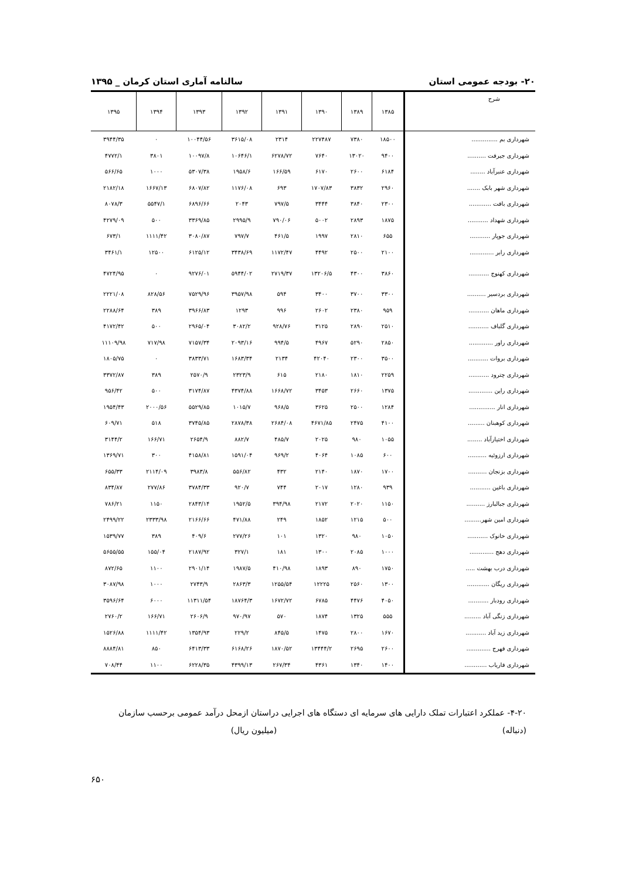۲۰- بودجه عمومی استان سالنامه آماری استان کرمان _ ۱۳۹۵
| شرح | ۱۳۸۵ | ۱۳۸۹ | ۱۳۹۰ | ۱۳۹۱ | ۱۳۹۲ | ۱۳۹۳ | ۱۳۹۴ | ۱۳۹۵ |
| --- | --- | --- | --- | --- | --- | --- | --- | --- |
| شهرداری بم .............. | ۱۸۵۰۰ | ۷۳۸۰ | ۲۲۷۴۸۷ | ۲۳۱۴ | ۳۶۱۵/۰۸ | ۱۰۰۴۴/۵۶ | ۰ | ۳۹۴۴/۳۵ |
| شهرداری جیرفت .......... | ۹۴۰۰ | ۱۳۰۲۰ | ۷۶۴۰ | ۶۲۷۸/۷۲ | ۱۰۶۴۶/۱ | ۱۰۰۹۷/۸ | ۳۸۰۱ | ۴۷۷۲/۱ |
| شهرداری عنبرآباد ........ | ۶۱۸۴ | ۲۶۰۰ | ۶۱۷۰ | ۱۶۶/۵۹ | ۱۹۵۸/۶ | ۵۳۰۷/۳۸ | ۱۰۰۰ | ۵۶۶/۶۵ |
| شهرداری شهر بابک ....... | ۲۹۶۰ | ۳۸۳۲ | ۱۷۰۷/۸۳ | ۶۹۳ | ۱۱۷۶/۰۸ | ۶۸۰۷/۸۲ | ۱۶۶۷/۱۳ | ۲۱۸۲/۱۸ |
| شهرداری بافت ............ | ۲۳۰۰ | ۳۸۴۰ | ۳۴۴۴ | ۷۹۷/۵ | ۲۰۴۳ | ۶۸۹۶/۶۶ | ۵۵۴۷/۱ | ۸۰۷۸/۳ |
| شهرداری شهداد ........... | ۱۸۷۵ | ۲۸۹۳ | ۵۰۰۲ | ۷۹۰/۰۶ | ۲۹۹۵/۹ | ۳۳۶۹/۸۵ | ۵۰۰ | ۴۲۷۹/۰۹ |
| شهرداری جوپار ........... | ۶۵۵ | ۲۸۱۰ | ۱۹۹۷ | ۴۶۱/۵ | ۷۹۷/۷ | ۳۰۸۰/۸۷ | ۱۱۱۱/۴۲ | ۶۷۳/۱ |
| شهرداری رابر ............. | ۲۱۰۰ | ۲۵۰۰ | ۴۴۹۲ | ۱۱۷۲/۴۷ | ۳۴۳۸/۶۹ | ۶۱۲۵/۱۲ | ۱۲۵۰۰ | ۳۴۶۱/۱ |
| شهرداری کهنوج ........... | ۳۸۶۰ | ۴۳۰۰ | ۱۳۲۰۶/۵ | ۲۷۱۹/۳۷ | ۵۹۴۴/۰۲ | ۹۲۷۶/۰۱ | ۰ | ۴۷۲۴/۹۵ |
| شهرداری بردسیر .......... | ۳۳۰۰ | ۳۷۰۰ | ۳۴۰۰ | ۵۹۴ | ۳۹۵۷/۹۸ | ۷۵۲۹/۹۶ | ۸۲۸/۵۶ | ۲۲۲۱/۰۸ |
| شهرداری ماهان ........... | ۹۵۹ | ۲۳۸۰ | ۲۶۰۲ | ۹۹۶ | ۱۲۹۳ | ۳۹۶۶/۸۳ | ۳۸۹ | ۲۲۸۸/۶۴ |
| شهرداری گلباف ........... | ۲۵۱۰ | ۲۸۹۰ | ۳۱۲۵ | ۹۲۸/۷۶ | ۳۰۸۲/۲ | ۲۹۶۵/۰۴ | ۵۰۰ | ۴۱۷۲/۴۲ |
| شهرداری راور ............. | ۲۸۵۰ | ۵۲۹۰ | ۴۹۶۷ | ۹۹۴/۵ | ۲۰۹۳/۱۶ | ۷۱۵۷/۳۴ | ۷۱۷/۹۸ | ۱۱۱۰۹/۹۸ |
| شهرداری بروات ........... | ۳۵۰۰ | ۲۳۰۰ | ۴۲۰۴۰ | ۲۱۳۴ | ۱۶۸۳/۳۴ | ۳۸۳۳/۷۱ | ۰ | ۱۸۰۵/۷۵ |
| شهرداری چترود ........... | ۲۲۵۹ | ۱۸۱۰ | ۲۱۸۰ | ۶۱۵ | ۲۳۲۳/۹ | ۲۵۷۰/۹ | ۳۸۹ | ۳۳۷۲/۸۷ |
| شهرداری راین ............. | ۱۳۷۵ | ۲۶۶۰ | ۳۴۵۳ | ۱۶۶۸/۷۲ | ۴۳۷۴/۸۸ | ۳۱۷۴/۸۷ | ۵۰۰ | ۹۵۶/۴۲ |
| شهرداری انار .............. | ۱۲۸۴ | ۲۵۰۰ | ۳۶۲۵ | ۹۶۸/۵ | ۱۰۱۵/۷ | ۵۵۲۹/۸۵ | ۲۰۰۰/۵۶ | ۱۹۵۴/۴۳ |
| شهرداری کوهبنان ......... | ۴۱۰۰ | ۲۴۷۵ | ۴۶۷۱/۸۵ | ۲۶۸۴/۰۸ | ۲۸۷۸/۳۸ | ۳۷۴۵/۸۵ | ۵۱۸ | ۶۰۹/۷۱ |
| شهرداری اختیارآباد ........ | ۱۰۵۵ | ۹۸۰ | ۲۰۲۵ | ۴۸۵/۷ | ۸۸۲/۷ | ۲۶۵۴/۹ | ۱۶۶/۷۱ | ۳۱۴۴/۲ |
| شهرداری ارزوئیه .......... | ۶۰۰ | ۱۰۸۵ | ۴۰۶۴ | ۹۶۹/۲ | ۱۵۹۱/۰۴ | ۴۱۵۸/۸۱ | ۳۰۰ | ۱۳۶۹/۷۱ |
| شهرداری بزنجان .......... | ۱۷۰۰ | ۱۸۷۰ | ۲۱۴۰ | ۴۳۲ | ۵۵۶/۸۲ | ۳۹۸۳/۸ | ۲۱۱۴/۰۹ | ۶۵۵/۳۳ |
| شهرداری باغین ........... | ۹۳۹ | ۱۲۸۰ | ۲۰۱۷ | ۷۴۴ | ۹۲۰/۷ | ۳۷۸۴/۳۳ | ۲۷۷/۸۶ | ۸۳۴/۸۷ |
| شهرداری جبالبارز .......... | ۱۱۵۰ | ۲۰۲۰ | ۲۱۷۲ | ۳۹۴/۹۸ | ۱۹۵۲/۵ | ۲۸۴۳/۱۴ | ۱۱۵۰ | ۷۸۶/۲۱ |
| شهرداری امین شهر......... | ۵۰۰ | ۱۲۱۵ | ۱۸۵۲ | ۲۴۹ | ۴۷۱/۸۸ | ۲۱۶۶/۶۶ | ۲۳۳۳/۹۸ | ۲۴۹۹/۲۲ |
| شهرداری خانوک ........... | ۱۰۵۰ | ۹۸۰ | ۱۳۲۰ | ۱۰۱ | ۲۷۷/۲۶ | ۴۰۹/۶ | ۳۸۹ | ۱۵۳۹/۷۷ |
| شهرداری دهج ............. | ۱۰۰۰ | ۲۰۸۵ | ۱۳۰۰ | ۱۸۱ | ۳۲۷/۱ | ۲۱۸۷/۹۲ | ۱۵۵/۰۴ | ۵۶۵۵/۵۵ |
| شهرداری درب بهشت ..... | ۱۷۵۰ | ۸۹۰ | ۱۸۹۳ | ۴۱۰/۹۸ | ۱۹۸۷/۵ | ۲۹۰۱/۱۴ | ۱۱۰۰ | ۸۷۲/۶۵ |
| شهرداری ریگان ............ | ۱۳۰۰ | ۲۵۶۰ | ۱۲۲۲۵ | ۱۲۵۵/۵۴ | ۲۸۶۳/۳ | ۲۷۴۳/۹ | ۱۰۰۰ | ۳۰۸۷/۹۸ |
| شهرداری رودبار ........... | ۴۰۵۰ | ۴۴۷۶ | ۶۷۸۵ | ۱۶۷۲/۷۲ | ۱۸۷۶۴/۳ | ۱۱۳۱۱/۵۴ | ۶۰۰۰ | ۳۵۹۶/۶۴ |
| شهرداری زنگی آباد ......... | ۵۵۵ | ۱۳۲۵ | ۱۸۷۴ | ۵۷۰ | ۹۷۰/۹۷ | ۲۶۰۶/۹ | ۱۶۶/۷۱ | ۲۷۶۰/۲ |
| شهرداری زید آباد ........... | ۱۶۷۰ | ۲۸۰۰ | ۱۴۷۵ | ۸۴۵/۵ | ۲۲۹/۲ | ۱۳۵۴/۹۳ | ۱۱۱۱/۴۲ | ۱۵۲۶/۸۸ |
| شهرداری فهرج ............. | ۲۶۰۰ | ۲۶۹۵ | ۱۳۴۴۴/۲ | ۱۸۷۰/۵۲ | ۶۱۶۸/۲۶ | ۶۴۱۳/۳۳ | ۸۵۰ | ۸۸۸۴/۸۱ |
| شهرداری فاریاب ............ | ۱۴۰۰ | ۱۳۴۰ | ۴۳۶۱ | ۲۶۷/۳۴ | ۴۳۹۹/۱۳ | ۶۲۲۸/۳۵ | ۱۱۰۰ | ۷۰۸/۴۴ |
۴-۲۰- عملکرد اعتبارات تملک دارایی های سرمایه ای دستگاه های اجرایی دراستان ازمحل درآمد عمومی برحسب سازمان
(دنباله) (میلیون ریال)
۶۵۰